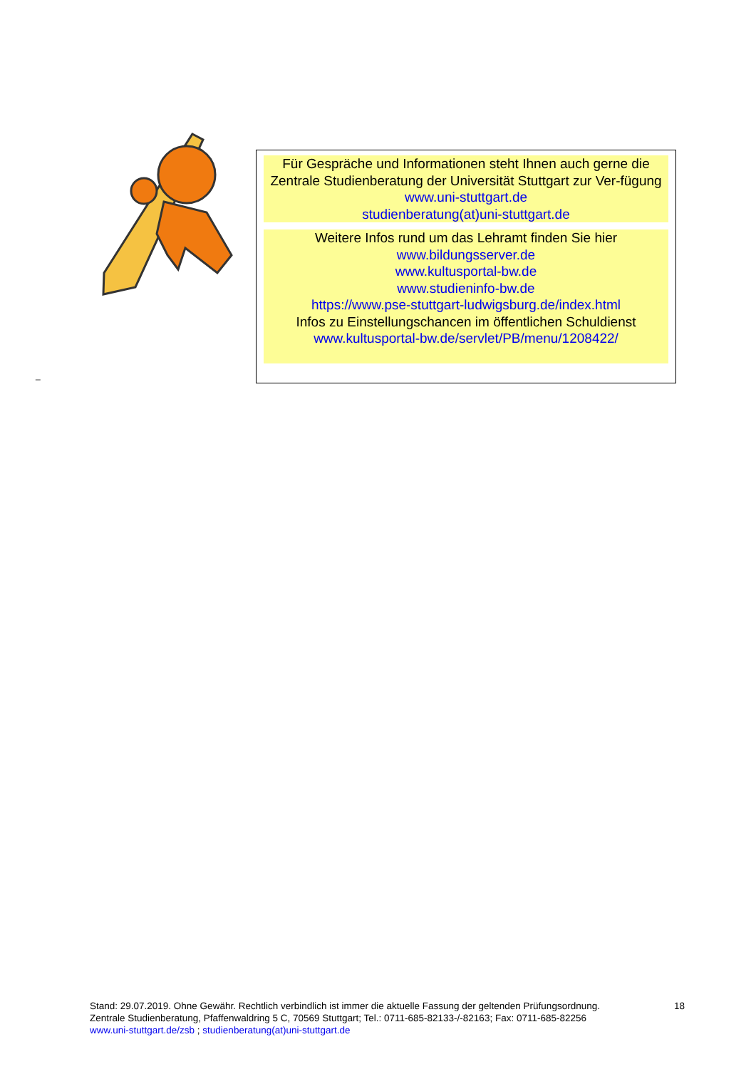Für Gespräche und Informationen steht Ihnen auch gerne die Zentrale Studienberatung der Universität Stuttgart zur Ver-fügung
www.uni-stuttgart.de
studienberatung(at)uni-stuttgart.de
Weitere Infos rund um das Lehramt finden Sie hier
www.bildungsserver.de
www.kultusportal-bw.de
www.studieninfo-bw.de
https://www.pse-stuttgart-ludwigsburg.de/index.html
Infos zu Einstellungschancen im öffentlichen Schuldienst
www.kultusportal-bw.de/servlet/PB/menu/1208422/
_
Stand: 29.07.2019. Ohne Gewähr. Rechtlich verbindlich ist immer die aktuelle Fassung der geltenden Prüfungsordnung.
18
Zentrale Studienberatung, Pfaffenwaldring 5 C, 70569 Stuttgart; Tel.: 0711-685-82133-/-82163; Fax: 0711-685-82256
www.uni-stuttgart.de/zsb ; studienberatung(at)uni-stuttgart.de